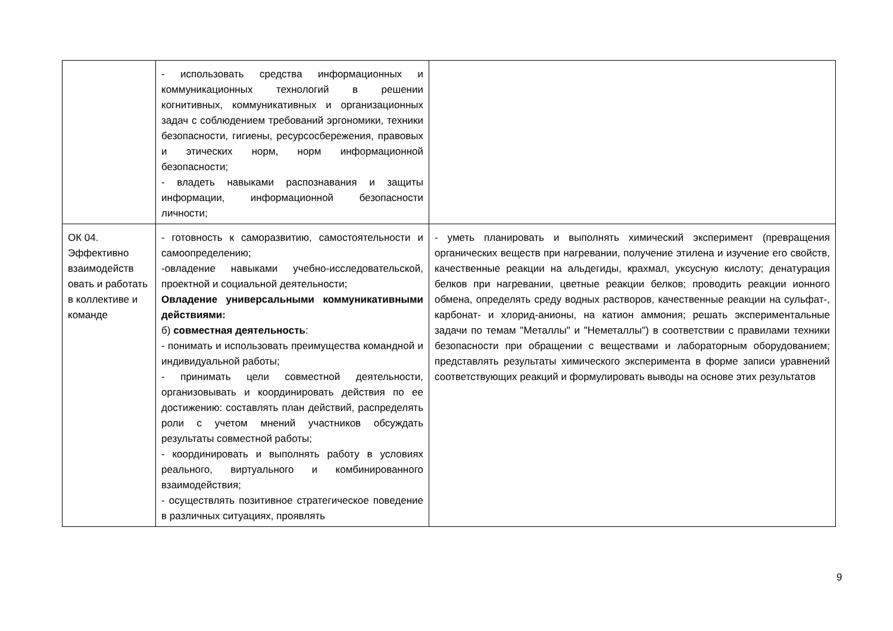| | - использовать средства информационных и коммуникационных технологий в решении когнитивных, коммуникативных и организационных задач с соблюдением требований эргономики, техники безопасности, гигиены, ресурсосбережения, правовых и этических норм, норм информационной безопасности; - владеть навыками распознавания и защиты информации, информационной безопасности личности; | |
| ОК 04. Эффективно взаимодейств овать и работать в коллективе и команде | - готовность к саморазвитию, самостоятельности и самоопределению; -овладение навыками учебно-исследовательской, проектной и социальной деятельности; Овладение универсальными коммуникативными действиями: б) совместная деятельность : - понимать и использовать преимущества командной и индивидуальной работы; - принимать цели совместной деятельности, организовывать и координировать действия по ее достижению: составлять план действий, распределять роли с учетом мнений участников обсуждать результаты совместной работы; - координировать и выполнять работу в условиях реального, виртуального и комбинированного взаимодействия; - осуществлять позитивное стратегическое поведение в различных ситуациях, проявлять | - уметь планировать и выполнять химический эксперимент (превращения органических веществ при нагревании, получение этилена и изучение его свойств, качественные реакции на альдегиды, крахмал, уксусную кислоту; денатурация белков при нагревании, цветные реакции белков; проводить реакции ионного обмена, определять среду водных растворов, качественные реакции на сульфат-, карбонат- и хлорид-анионы, на катион аммония; решать экспериментальные задачи по темам "Металлы" и "Неметаллы") в соответствии с правилами техники безопасности при обращении с веществами и лабораторным оборудованием; представлять результаты химического эксперимента в форме записи уравнений соответствующих реакций и формулировать выводы на основе этих результатов |
9